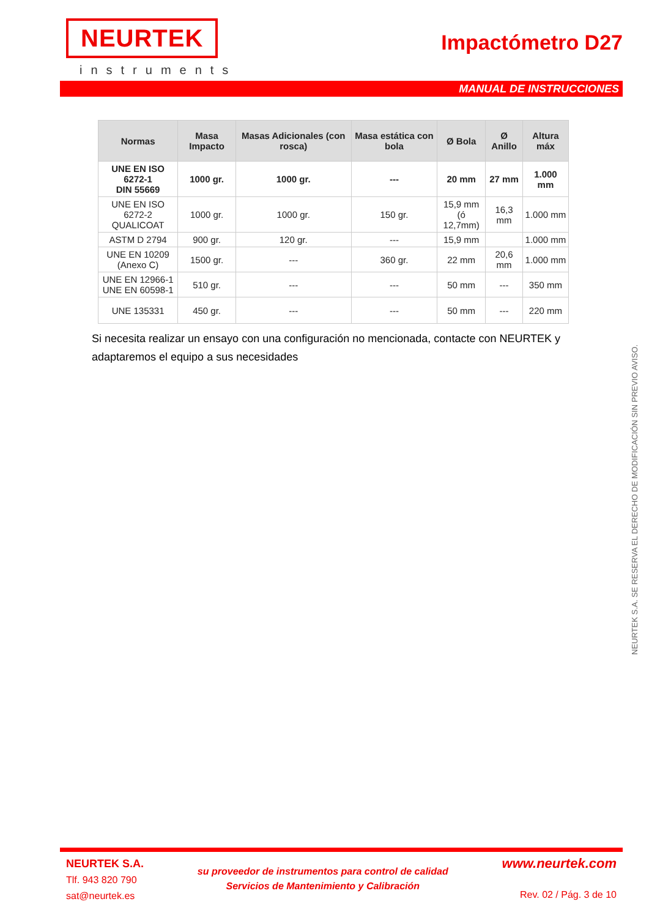NEURTEK
instruments
Impactómetro D27
MANUAL DE INSTRUCCIONES
| Normas | Masa Impacto | Masas Adicionales (con rosca) | Masa estática con bola | Ø Bola | Ø Anillo | Altura máx |
| --- | --- | --- | --- | --- | --- | --- |
| UNE EN ISO 6272-1 DIN 55669 | 1000 gr. | 1000 gr. | --- | 20 mm | 27 mm | 1.000 mm |
| UNE EN ISO 6272-2 QUALICOAT | 1000 gr. | 1000 gr. | 150 gr. | 15,9 mm (ó 12,7mm) | 16,3 mm | 1.000 mm |
| ASTM D 2794 | 900 gr. | 120 gr. | --- | 15,9 mm | | 1.000 mm |
| UNE EN 10209 (Anexo C) | 1500 gr. | --- | 360 gr. | 22 mm | 20,6 mm | 1.000 mm |
| UNE EN 12966-1 UNE EN 60598-1 | 510 gr. | --- | --- | 50 mm | --- | 350 mm |
| UNE 135331 | 450 gr. | --- | --- | 50 mm | --- | 220 mm |
Si necesita realizar un ensayo con una configuración no mencionada, contacte con NEURTEK y adaptaremos el equipo a sus necesidades
NEURTEK S.A. SE RESERVA EL DERECHO DE MODIFICACIÓN SIN PREVIO AVISO.
NEURTEK S.A.
Tlf. 943 820 790
sat@neurtek.es
su proveedor de instrumentos para control de calidad
Servicios de Mantenimiento y Calibración
www.neurtek.com
Rev. 02 / Pág. 3 de 10